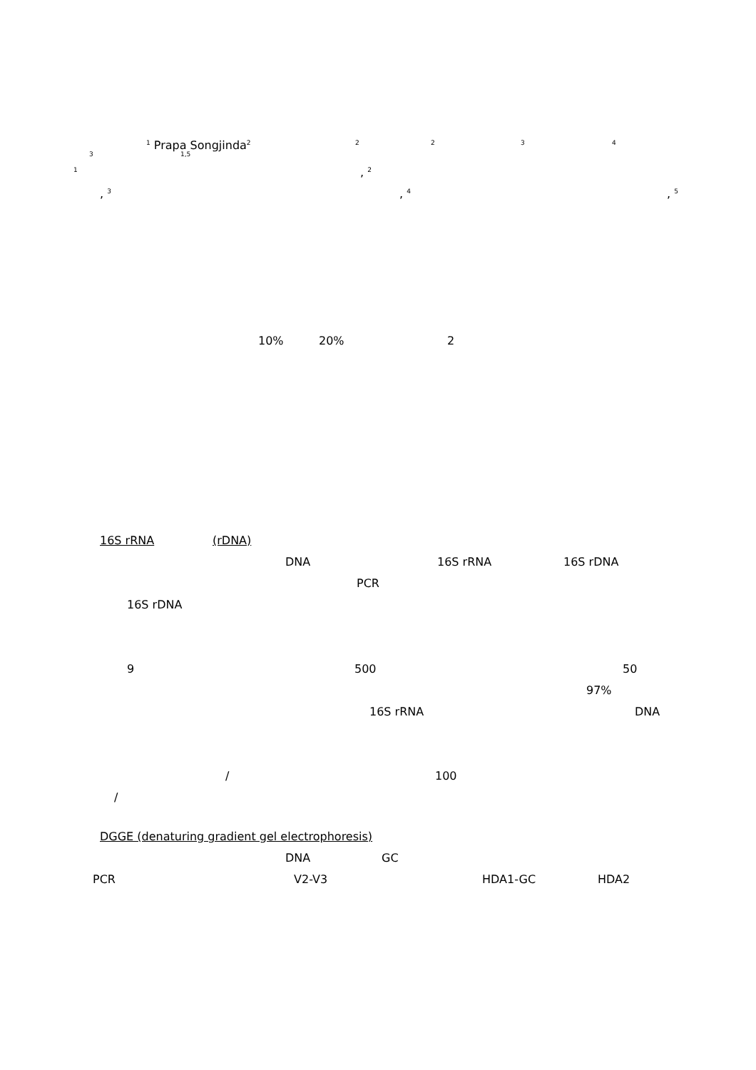<sup>1</sup> Prapa Songjinda<sup>2</sup><sup>2</sup><sup>2</sup><sup>3</sup><sup>4</sup>
<sup>3</sup> <sup>1,5</sup>
<sup>1</sup>, <sup>2</sup>
, <sup>3</sup>, <sup>4</sup>, <sup>5</sup>
10% 20% 2
16S rRNA (rDNA) DNA 16S rRNA 16S rDNA
PCR
16S rDNA 9 500 50
97%
16S rRNA DNA
/ 100
/
DGGE (denaturing gradient gel electrophoresis) DNA GC
PCR V2-V3 HDA1-GC HDA2